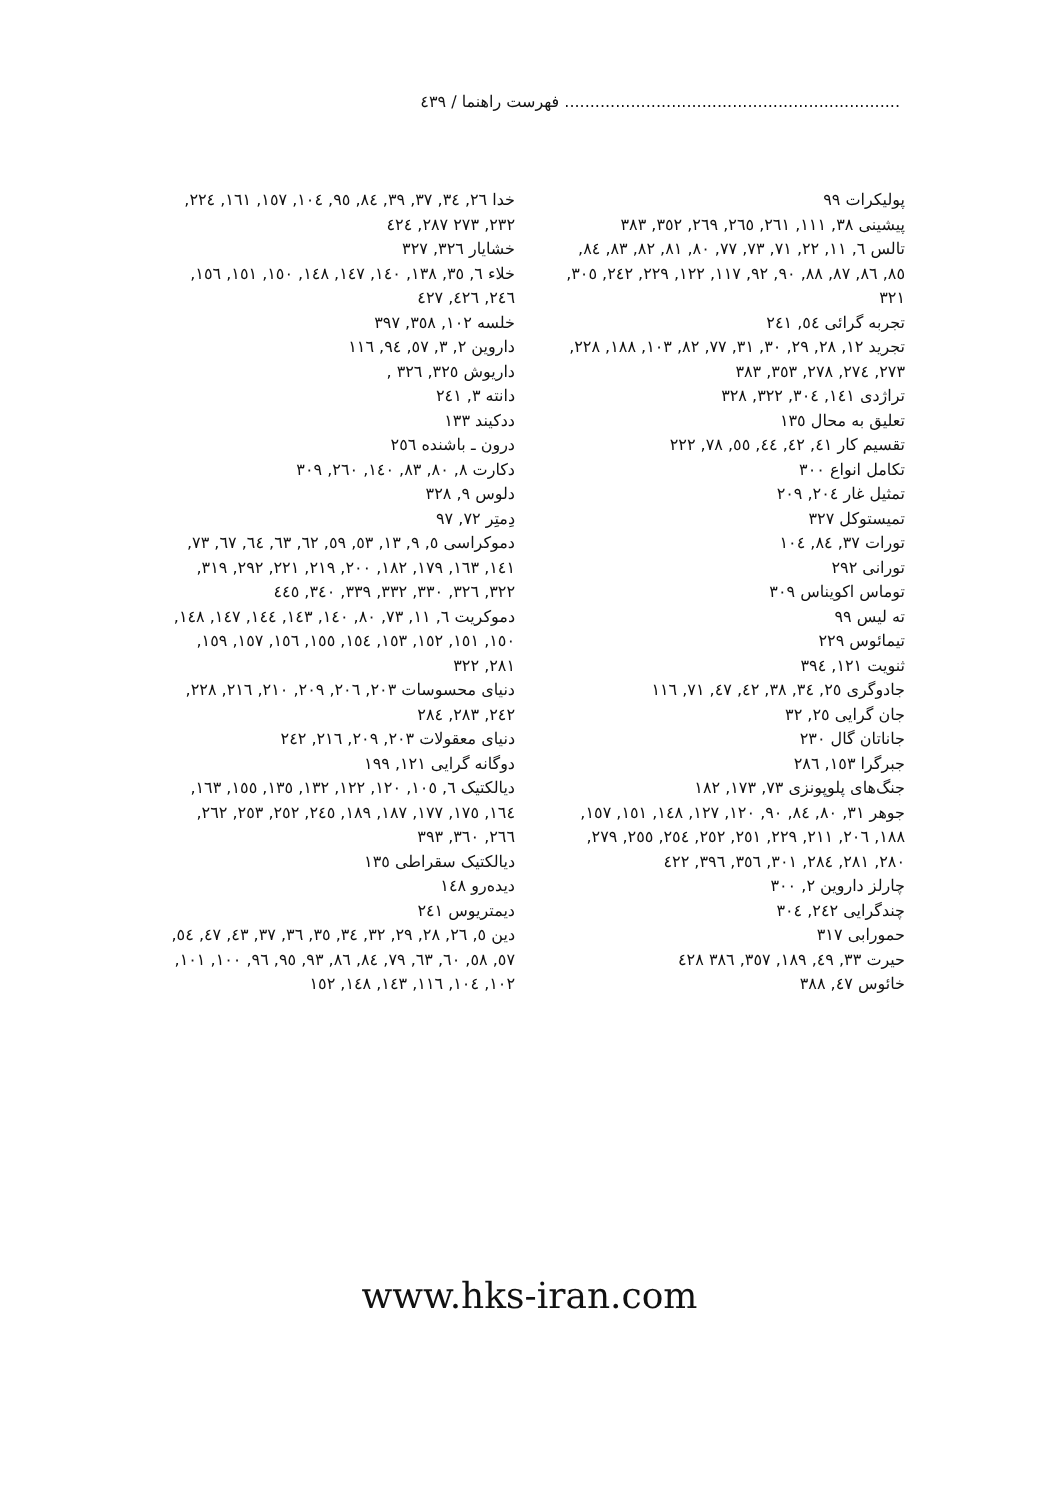.................................................................. فهرست راهنما / ٤٣٩
پولیکرات ٩٩
پیشینی ٣٨, ١١١, ٢٦١, ٢٦٥, ٢٦٩, ٣٥٢, ٣٨٣
تالس ٦, ١١, ٢٢, ٧١, ٧٣, ٧٧, ٨٠, ٨١, ٨٢, ٨٣, ٨٤, ٨٥, ٨٦, ٨٧, ٨٨, ٩٠, ٩٢, ١١٧, ١٢٢, ٢٢٩, ٢٤٢, ٣٠٥, ٣٢١
تجربه گرائی ٥٤, ٢٤١
تجرید ١٢, ٢٨, ٢٩, ٣٠, ٣١, ٧٧, ٨٢, ١٠٣, ١٨٨, ٢٢٨, ٢٧٣, ٢٧٤, ٢٧٨, ٣٥٣, ٣٨٣
تراژدی ١٤١, ٣٠٤, ٣٢٢, ٣٢٨
تعلیق به محال ١٣٥
تقسیم کار ٤١, ٤٢, ٤٤, ٥٥, ٧٨, ٢٢٢
تکامل انواع ٣٠٠
تمثیل غار ٢٠٤, ٢٠٩
تمیستوکل ٣٢٧
تورات ٣٧, ٨٤, ١٠٤
تورانی ٢٩٢
توماس اکویناس ٣٠٩
ته لیس ٩٩
تیمائوس ٢٢٩
ثنویت ١٢١, ٣٩٤
جادوگری ٢٥, ٣٤, ٣٨, ٤٢, ٤٧, ٧١, ١١٦
جان گرایی ٢٥, ٣٢
جاناتان گال ٢٣٠
جبرگرا ١٥٣, ٢٨٦
جنگ‌های پلوپونزی ٧٣, ١٧٣, ١٨٢
جوهر ٣١, ٨٠, ٨٤, ٩٠, ١٢٠, ١٢٧, ١٤٨, ١٥١, ١٥٧, ١٨٨, ٢٠٦, ٢١١, ٢٢٩, ٢٥١, ٢٥٢, ٢٥٤, ٢٥٥, ٢٧٩, ٢٨٠, ٢٨١, ٢٨٤, ٣٠١, ٣٥٦, ٣٩٦, ٤٢٢
چارلز داروین ٢, ٣٠٠
چندگرایی ٢٤٢, ٣٠٤
حمورابی ٣١٧
حیرت ٣٣, ٤٩, ١٨٩, ٣٥٧, ٣٨٦ ٤٢٨
خائوس ٤٧, ٣٨٨
خدا ٢٦, ٣٤, ٣٧, ٣٩, ٨٤, ٩٥, ١٠٤, ١٥٧, ١٦١, ٢٢٤, ٢٣٢, ٢٧٣ ٢٨٧, ٤٢٤
خشایار ٣٢٦, ٣٢٧
خلاء ٦, ٣٥, ١٣٨, ١٤٠, ١٤٧, ١٤٨, ١٥٠, ١٥١, ١٥٦, ٢٤٦, ٤٢٦, ٤٢٧
خلسه ١٠٢, ٣٥٨, ٣٩٧
داروین ٢, ٣, ٥٧, ٩٤, ١١٦
داریوش ٣٢٥, ٣٢٦ ,
دانته ٣, ٢٤١
ددکیند ١٣٣
درون ـ باشنده ٢٥٦
دکارت ٨, ٨٠, ٨٣, ١٤٠, ٢٦٠, ٣٠٩
دلوس ٩, ٣٢٨
دِمتِر ٧٢, ٩٧
دموکراسی ٥, ٩, ١٣, ٥٣, ٥٩, ٦٢, ٦٣, ٦٤, ٦٧, ٧٣, ١٤١, ١٦٣, ١٧٩, ١٨٢, ٢٠٠, ٢١٩, ٢٢١, ٢٩٢, ٣١٩, ٣٢٢, ٣٢٦, ٣٣٠, ٣٣٢, ٣٣٩, ٣٤٠, ٤٤٥
دموکریت ٦, ١١, ٧٣, ٨٠, ١٤٠, ١٤٣, ١٤٤, ١٤٧, ١٤٨, ١٥٠, ١٥١, ١٥٢, ١٥٣, ١٥٤, ١٥٥, ١٥٦, ١٥٧, ١٥٩, ٢٨١, ٣٢٢
دنیای محسوسات ٢٠٣, ٢٠٦, ٢٠٩, ٢١٠, ٢١٦, ٢٢٨, ٢٤٢, ٢٨٣, ٢٨٤
دنیای معقولات ٢٠٣, ٢٠٩, ٢١٦, ٢٤٢
دوگانه گرایی ١٢١, ١٩٩
دیالکتیک ٦, ١٠٥, ١٢٠, ١٢٢, ١٣٢, ١٣٥, ١٥٥, ١٦٣, ١٦٤, ١٧٥, ١٧٧, ١٨٧, ١٨٩, ٢٤٥, ٢٥٢, ٢٥٣, ٢٦٢, ٢٦٦, ٣٦٠, ٣٩٣
دیالکتیک سقراطی ١٣٥
دیده‌رو ١٤٨
دیمتریوس ٢٤١
دین ٥, ٢٦, ٢٨, ٢٩, ٣٢, ٣٤, ٣٥, ٣٦, ٣٧, ٤٣, ٤٧, ٥٤, ٥٧, ٥٨, ٦٠, ٦٣, ٧٩, ٨٤, ٨٦, ٩٣, ٩٥, ٩٦, ١٠٠, ١٠١, ١٠٢, ١٠٤, ١١٦, ١٤٣, ١٤٨, ١٥٢
www.hks-iran.com